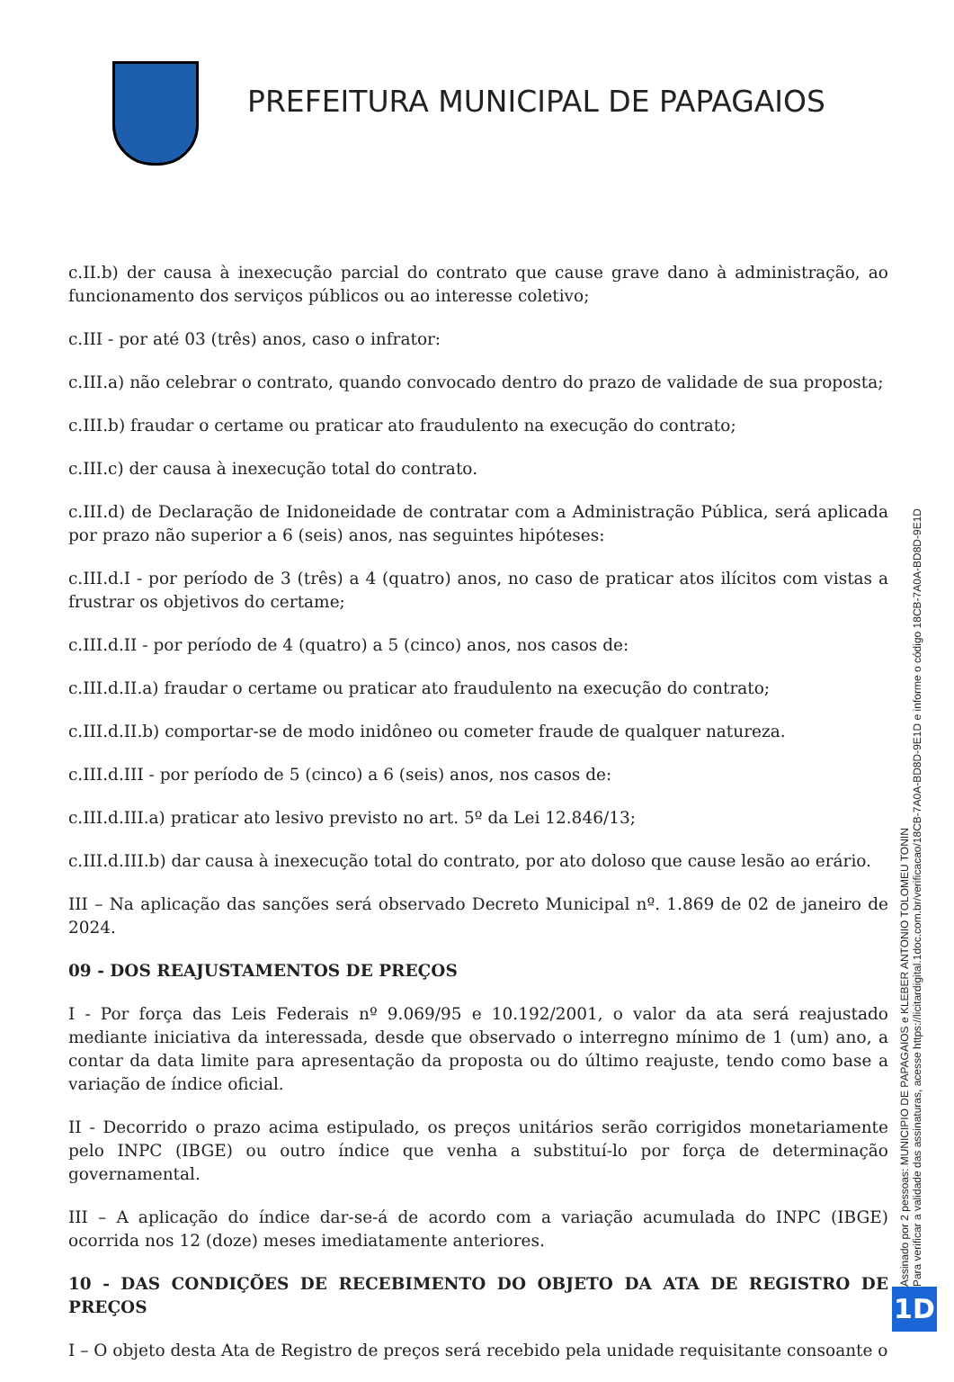PREFEITURA MUNICIPAL DE PAPAGAIOS
c.II.b) der causa à inexecução parcial do contrato que cause grave dano à administração, ao funcionamento dos serviços públicos ou ao interesse coletivo;
c.III - por até 03 (três) anos, caso o infrator:
c.III.a) não celebrar o contrato, quando convocado dentro do prazo de validade de sua proposta;
c.III.b) fraudar o certame ou praticar ato fraudulento na execução do contrato;
c.III.c) der causa à inexecução total do contrato.
c.III.d) de Declaração de Inidoneidade de contratar com a Administração Pública, será aplicada por prazo não superior a 6 (seis) anos, nas seguintes hipóteses:
c.III.d.I - por período de 3 (três) a 4 (quatro) anos, no caso de praticar atos ilícitos com vistas a frustrar os objetivos do certame;
c.III.d.II - por período de 4 (quatro) a 5 (cinco) anos, nos casos de:
c.III.d.II.a) fraudar o certame ou praticar ato fraudulento na execução do contrato;
c.III.d.II.b) comportar-se de modo inidôneo ou cometer fraude de qualquer natureza.
c.III.d.III - por período de 5 (cinco) a 6 (seis) anos, nos casos de:
c.III.d.III.a) praticar ato lesivo previsto no art. 5º da Lei 12.846/13;
c.III.d.III.b) dar causa à inexecução total do contrato, por ato doloso que cause lesão ao erário.
III – Na aplicação das sanções será observado Decreto Municipal nº. 1.869 de 02 de janeiro de 2024.
09 - DOS REAJUSTAMENTOS DE PREÇOS
I - Por força das Leis Federais nº 9.069/95 e 10.192/2001, o valor da ata será reajustado mediante iniciativa da interessada, desde que observado o interregno mínimo de 1 (um) ano, a contar da data limite para apresentação da proposta ou do último reajuste, tendo como base a variação de índice oficial.
II - Decorrido o prazo acima estipulado, os preços unitários serão corrigidos monetariamente pelo INPC (IBGE) ou outro índice que venha a substituí-lo por força de determinação governamental.
III – A aplicação do índice dar-se-á de acordo com a variação acumulada do INPC (IBGE) ocorrida nos 12 (doze) meses imediatamente anteriores.
10 - DAS CONDIÇÕES DE RECEBIMENTO DO OBJETO DA ATA DE REGISTRO DE PREÇOS
I – O objeto desta Ata de Registro de preços será recebido pela unidade requisitante consoante o
Assinado por 2 pessoas: MUNICIPIO DE PAPAGAIOS e KLEBER ANTONIO TOLOMEU TONIN
Para verificar a validade das assinaturas, acesse https://licitardigital.1doc.com.br/verificacao/18CB-7A0A-BD8D-9E1D e informe o código 18CB-7A0A-BD8D-9E1D
1D